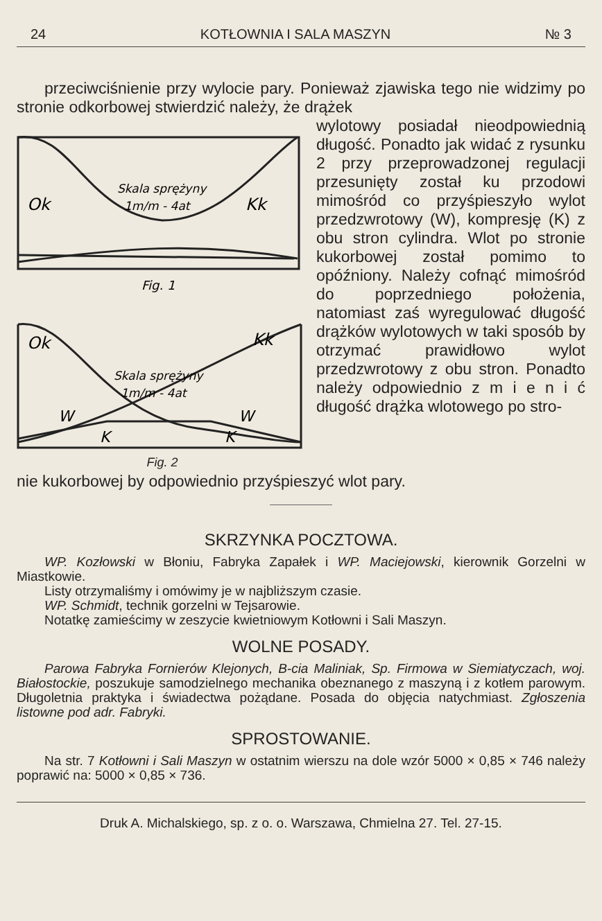24 KOTŁOWNIA I SALA MASZYN № 3
przeciwciśnienie przy wylocie pary. Ponieważ zjawiska tego nie widzimy po stronie odkorbowej stwierdzić należy, że drążek
Skala sprężyny
1m/m - 4at
Ok
Kk
Fig. 1
Ok
Kk
Skala sprężyny
1m/m - 4at
W
W
K
K
Fig. 2
wylotowy posiadał nieodpowiednią długość. Ponadto jak widać z rysunku 2 przy przeprowadzonej regulacji przesunięty został ku przodowi mimośród co przyśpieszyło wylot przedzwrotowy (W), kompresję (K) z obu stron cylindra. Wlot po stronie kukorbowej został pomimo to opóźniony. Należy cofnąć mimośród do poprzedniego położenia, natomiast zaś wyregulować długość drążków wylotowych w taki sposób by otrzymać prawidłowo wylot przedzwrotowy z obu stron. Ponadto należy odpowiednio z m i e n i ć długość drążka wlotowego po stro-
nie kukorbowej by odpowiednio przyśpieszyć wlot pary.
SKRZYNKA POCZTOWA.
WP. Kozłowski w Błoniu, Fabryka Zapałek i WP. Maciejowski, kierownik Gorzelni w Miastkowie.
Listy otrzymaliśmy i omówimy je w najbliższym czasie.
WP. Schmidt, technik gorzelni w Tejsarowie.
Notatkę zamieścimy w zeszycie kwietniowym Kotłowni i Sali Maszyn.
WOLNE POSADY.
Parowa Fabryka Fornierów Klejonych, B-cia Maliniak, Sp. Firmowa w Siemiatyczach, woj. Białostockie, poszukuje samodzielnego mechanika obeznanego z maszyną i z kotłem parowym. Długoletnia praktyka i świadectwa pożądane. Posada do objęcia natychmiast. Zgłoszenia listowne pod adr. Fabryki.
SPROSTOWANIE.
Na str. 7 Kotłowni i Sali Maszyn w ostatnim wierszu na dole wzór 5000 × 0,85 × 746 należy poprawić na: 5000 × 0,85 × 736.
Druk A. Michalskiego, sp. z o. o. Warszawa, Chmielna 27. Tel. 27-15.